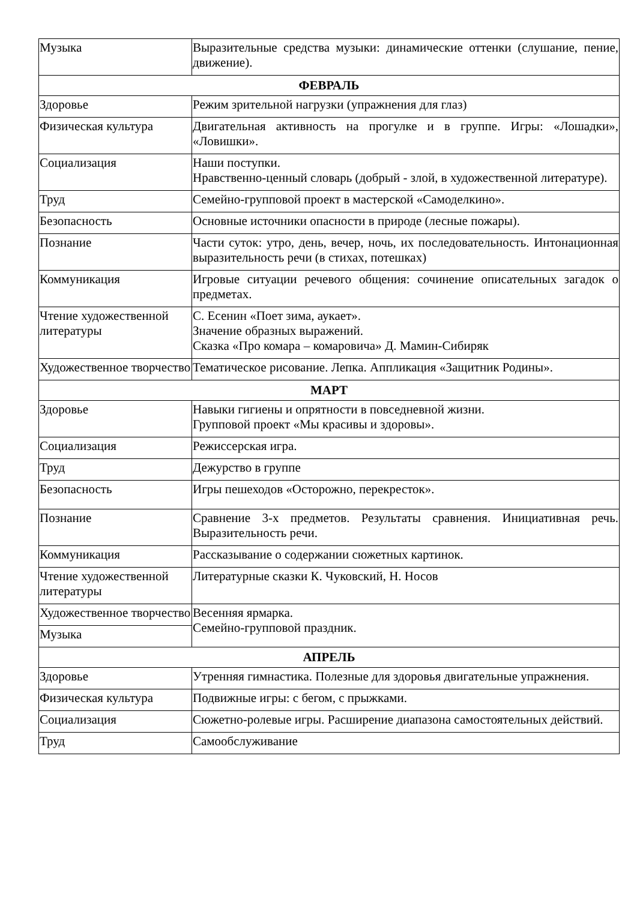| Музыка | Выразительные средства музыки: динамические оттенки (слушание, пение, движение). |
| ФЕВРАЛЬ | |
| Здоровье | Режим зрительной нагрузки (упражнения для глаз) |
| Физическая культура | Двигательная активность на прогулке и в группе. Игры: «Лошадки», «Ловишки». |
| Социализация | Наши поступки. Нравственно-ценный словарь (добрый - злой, в художественной литературе). |
| Труд | Семейно-групповой проект в мастерской «Самоделкино». |
| Безопасность | Основные источники опасности в природе (лесные пожары). |
| Познание | Части суток: утро, день, вечер, ночь, их последовательность. Интонационная выразительность речи (в стихах, потешках) |
| Коммуникация | Игровые ситуации речевого общения: сочинение описательных загадок о предметах. |
| Чтение художественной литературы | С. Есенин «Поет зима, аукает». Значение образных выражений. Сказка «Про комара – комаровича» Д. Мамин-Сибиряк |
| Художественное творчество | Тематическое рисование. Лепка. Аппликация «Защитник Родины». |
| МАРТ | |
| Здоровье | Навыки гигиены и опрятности в повседневной жизни. Групповой проект «Мы красивы и здоровы». |
| Социализация | Режиссерская игра. |
| Труд | Дежурство в группе |
| Безопасность | Игры пешеходов «Осторожно, перекресток». |
| Познание | Сравнение 3-х предметов. Результаты сравнения. Инициативная речь. Выразительность речи. |
| Коммуникация | Рассказывание о содержании сюжетных картинок. |
| Чтение художественной литературы | Литературные сказки К. Чуковский, Н. Носов |
| Художественное творчество | Весенняя ярмарка. Семейно-групповой праздник. |
| Музыка | |
| АПРЕЛЬ | |
| Здоровье | Утренняя гимнастика. Полезные для здоровья двигательные упражнения. |
| Физическая культура | Подвижные игры: с бегом, с прыжками. |
| Социализация | Сюжетно-ролевые игры. Расширение диапазона самостоятельных действий. |
| Труд | Самообслуживание |